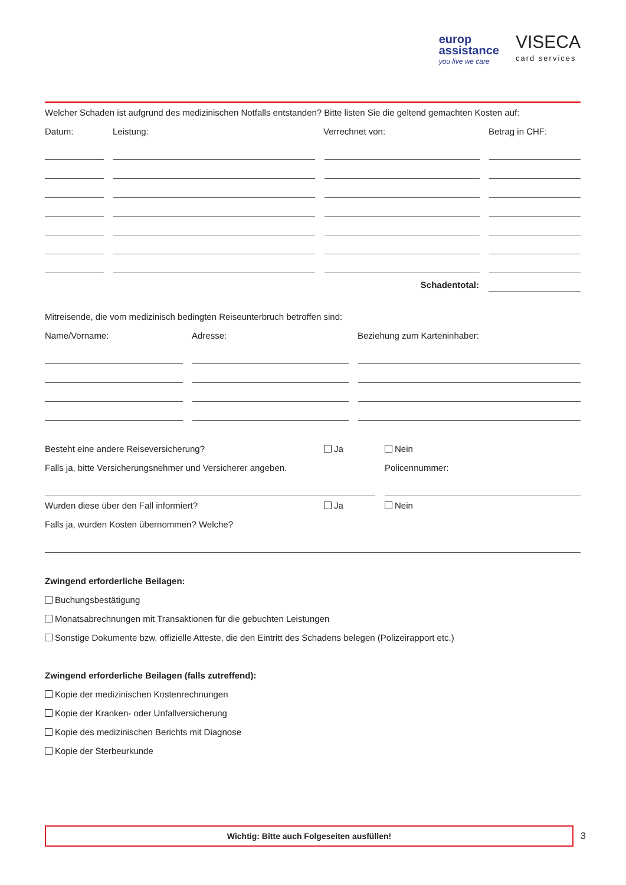europ
assistance
you live we care
VISECA
card services
Welcher Schaden ist aufgrund des medizinischen Notfalls entstanden? Bitte listen Sie die geltend gemachten Kosten auf:
Datum: Leistung: Verrechnet von: Betrag in CHF:
Schadentotal:
Mitreisende, die vom medizinisch bedingten Reiseunterbruch betroffen sind:
Name/Vorname: Adresse: Beziehung zum Karteninhaber:
Besteht eine andere Reiseversicherung? Ja Nein
Falls ja, bitte Versicherungsnehmer und Versicherer angeben. Policennummer:
Wurden diese über den Fall informiert? Ja Nein
Falls ja, wurden Kosten übernommen? Welche?
Zwingend erforderliche Beilagen:
Buchungsbestätigung
Monatsabrechnungen mit Transaktionen für die gebuchten Leistungen
Sonstige Dokumente bzw. offizielle Atteste, die den Eintritt des Schadens belegen (Polizeirapport etc.)
Zwingend erforderliche Beilagen (falls zutreffend):
Kopie der medizinischen Kostenrechnungen
Kopie der Kranken- oder Unfallversicherung
Kopie des medizinischen Berichts mit Diagnose
Kopie der Sterbeurkunde
Wichtig: Bitte auch Folgeseiten ausfüllen!
3